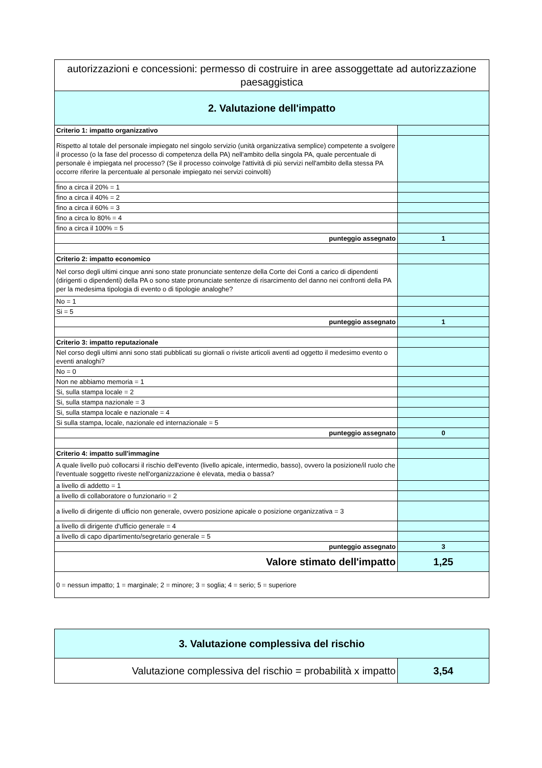| autorizzazioni e concessioni: permesso di costruire in aree assoggettate ad autorizzazione paesaggistica | |
| 2. Valutazione dell'impatto | |
| Criterio 1: impatto organizzativo | |
| Rispetto al totale del personale impiegato nel singolo servizio (unità organizzativa semplice) competente a svolgere il processo (o la fase del processo di competenza della PA) nell'ambito della singola PA, quale percentuale di personale è impiegata nel processo? (Se il processo coinvolge l'attività di più servizi nell'ambito della stessa PA occorre riferire la percentuale al personale impiegato nei servizi coinvolti) | |
| fino a circa il 20% = 1 | |
| fino a circa il 40% = 2 | |
| fino a circa il 60% = 3 | |
| fino a circa lo 80% = 4 | |
| fino a circa il 100% = 5 | |
| punteggio assegnato | 1 |
| Criterio 2: impatto economico | |
| Nel corso degli ultimi cinque anni sono state pronunciate sentenze della Corte dei Conti a carico di dipendenti (dirigenti o dipendenti) della PA o sono state pronunciate sentenze di risarcimento del danno nei confronti della PA per la medesima tipologia di evento o di tipologie analoghe? | |
| No = 1 | |
| Si = 5 | |
| punteggio assegnato | 1 |
| Criterio 3: impatto reputazionale | |
| Nel corso degli ultimi anni sono stati pubblicati su giornali o riviste articoli aventi ad oggetto il medesimo evento o eventi analoghi? | |
| No = 0 | |
| Non ne abbiamo memoria = 1 | |
| Si, sulla stampa locale = 2 | |
| Si, sulla stampa nazionale = 3 | |
| Si, sulla stampa locale e nazionale = 4 | |
| Si sulla stampa, locale, nazionale ed internazionale = 5 | |
| punteggio assegnato | 0 |
| Criterio 4: impatto sull'immagine | |
| A quale livello può collocarsi il rischio dell'evento (livello apicale, intermedio, basso), ovvero la posizione/il ruolo che l'eventuale soggetto riveste nell'organizzazione è elevata, media o bassa? | |
| a livello di addetto = 1 | |
| a livello di collaboratore o funzionario = 2 | |
| a livello di dirigente di ufficio non generale, ovvero posizione apicale o posizione organizzativa = 3 | |
| a livello di dirigente d'ufficio generale = 4 | |
| a livello di capo dipartimento/segretario generale = 5 | |
| punteggio assegnato | 3 |
| Valore stimato dell'impatto | 1,25 |
| 0 = nessun impatto; 1 = marginale; 2 = minore; 3 = soglia; 4 = serio; 5 = superiore | |
| 3. Valutazione complessiva del rischio | |
| Valutazione complessiva del rischio = probabilità x impatto | 3,54 |